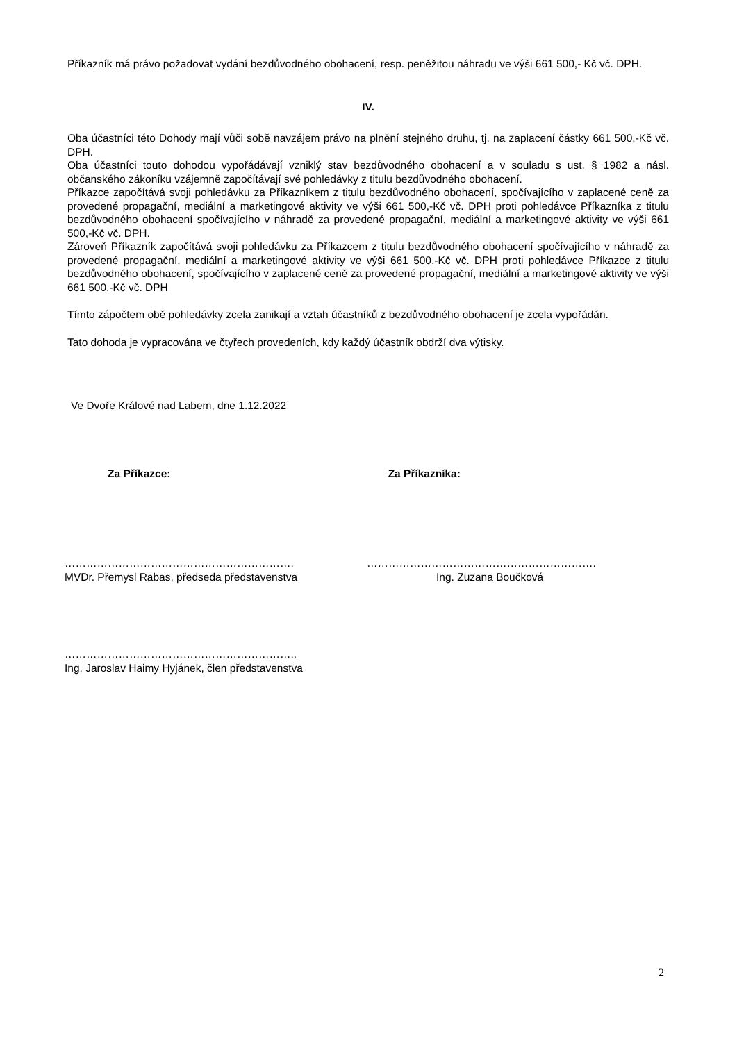Příkazník má právo požadovat vydání bezdůvodného obohacení, resp. peněžitou náhradu ve výši 661 500,- Kč vč. DPH.
IV.
Oba účastníci této Dohody mají vůči sobě navzájem právo na plnění stejného druhu, tj. na zaplacení částky 661 500,-Kč vč. DPH.
Oba účastníci touto dohodou vypořádávají vzniklý stav bezdůvodného obohacení a v souladu s ust. § 1982 a násl. občanského zákoníku vzájemně započítávají své pohledávky z titulu bezdůvodného obohacení.
Příkazce započítává svoji pohledávku za Příkazníkem z titulu bezdůvodného obohacení, spočívajícího v zaplacené ceně za provedené propagační, mediální a marketingové aktivity ve výši 661 500,-Kč vč. DPH proti pohledávce Příkazníka z titulu bezdůvodného obohacení spočívajícího v náhradě za provedené propagační, mediální a marketingové aktivity ve výši 661 500,-Kč vč. DPH.
Zároveň Příkazník započítává svoji pohledávku za Příkazcem z titulu bezdůvodného obohacení spočívajícího v náhradě za provedené propagační, mediální a marketingové aktivity ve výši 661 500,-Kč vč. DPH proti pohledávce Příkazce z titulu bezdůvodného obohacení, spočívajícího v zaplacené ceně za provedené propagační, mediální a marketingové aktivity ve výši 661 500,-Kč vč. DPH
Tímto zápočtem obě pohledávky zcela zanikají a vztah účastníků z bezdůvodného obohacení je zcela vypořádán.
Tato dohoda je vypracována ve čtyřech provedeních, kdy každý účastník obdrží dva výtisky.
Ve Dvoře Králové nad Labem, dne 1.12.2022
Za Příkazce: Za Příkazníka:
……………………………………………………….
MVDr. Přemysl Rabas, předseda představenstva
……………………………………………………….
Ing. Zuzana Boučková
………………………………………………………..
Ing. Jaroslav Haimy Hyjánek, člen představenstva
2